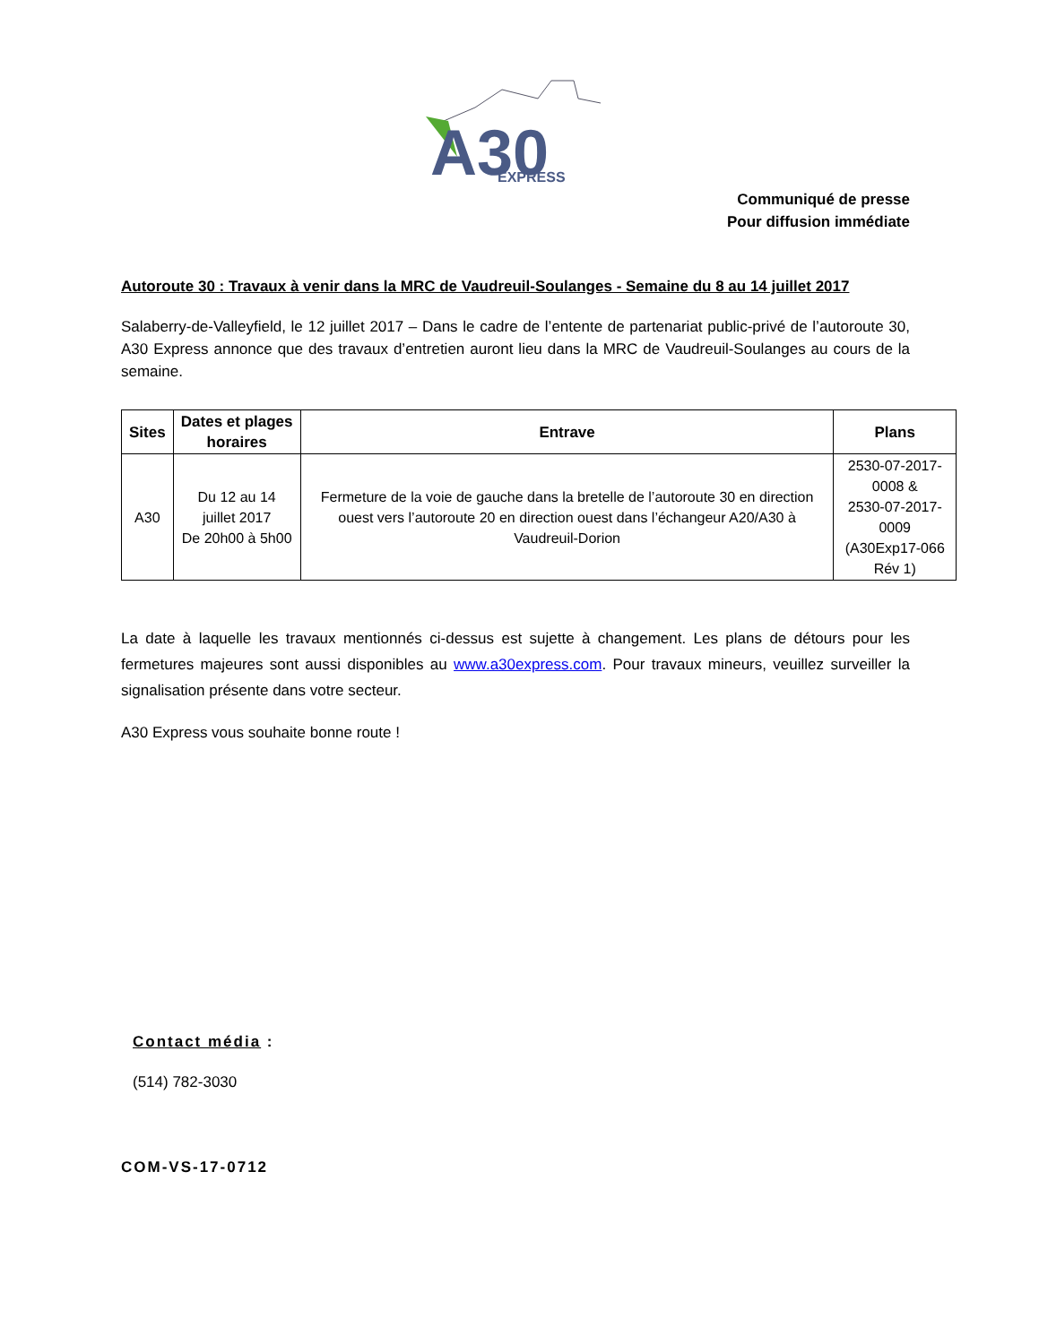A30
EXPRESS
Communiqué de presse
Pour diffusion immédiate
Autoroute 30 : Travaux à venir dans la MRC de Vaudreuil-Soulanges - Semaine du 8 au 14 juillet 2017
Salaberry-de-Valleyfield, le 12 juillet 2017 – Dans le cadre de l’entente de partenariat public-privé de l’autoroute 30, A30 Express annonce que des travaux d’entretien auront lieu dans la MRC de Vaudreuil-Soulanges au cours de la semaine.
| Sites | Dates et plages horaires | Entrave | Plans |
| --- | --- | --- | --- |
| A30 | Du 12 au 14 juillet 2017 De 20h00 à 5h00 | Fermeture de la voie de gauche dans la bretelle de l’autoroute 30 en direction ouest vers l’autoroute 20 en direction ouest dans l’échangeur A20/A30 à Vaudreuil-Dorion | 2530-07-2017-0008 & 2530-07-2017-0009 (A30Exp17-066 Rév 1) |
La date à laquelle les travaux mentionnés ci-dessus est sujette à changement. Les plans de détours pour les fermetures majeures sont aussi disponibles au www.a30express.com. Pour travaux mineurs, veuillez surveiller la signalisation présente dans votre secteur.
A30 Express vous souhaite bonne route !
Contact média :
(514) 782-3030
COM-VS-17-0712